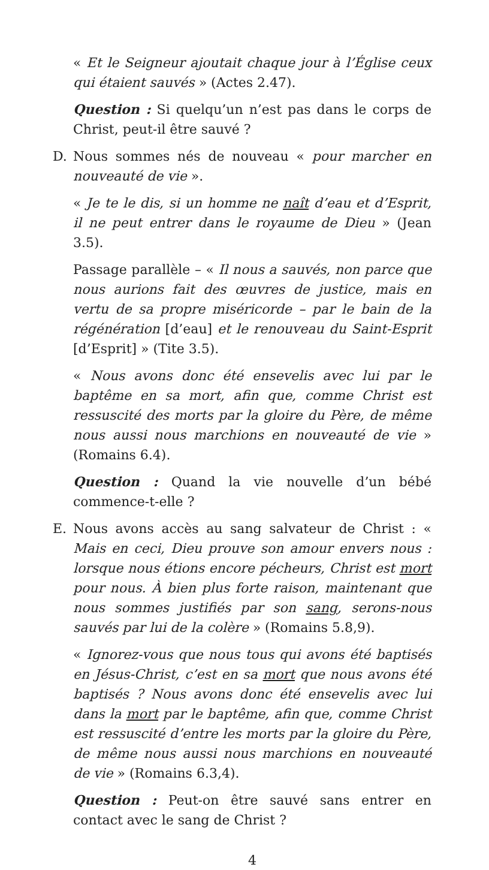« Et le Seigneur ajoutait chaque jour à l’Église ceux qui étaient sauvés » (Actes 2.47).
Question : Si quelqu’un n’est pas dans le corps de Christ, peut-il être sauvé ?
D. Nous sommes nés de nouveau « pour marcher en nouveauté de vie ».
« Je te le dis, si un homme ne naît d’eau et d’Esprit, il ne peut entrer dans le royaume de Dieu » (Jean 3.5).
Passage parallèle – « Il nous a sauvés, non parce que nous aurions fait des œuvres de justice, mais en vertu de sa propre miséricorde – par le bain de la régénération [d’eau] et le renouveau du Saint-Esprit [d’Esprit] » (Tite 3.5).
« Nous avons donc été ensevelis avec lui par le baptême en sa mort, afin que, comme Christ est ressuscité des morts par la gloire du Père, de même nous aussi nous marchions en nouveauté de vie » (Romains 6.4).
Question : Quand la vie nouvelle d’un bébé commence-t-elle ?
E. Nous avons accès au sang salvateur de Christ : « Mais en ceci, Dieu prouve son amour envers nous : lorsque nous étions encore pécheurs, Christ est mort pour nous. À bien plus forte raison, maintenant que nous sommes justifiés par son sang, serons-nous sauvés par lui de la colère » (Romains 5.8,9).
« Ignorez-vous que nous tous qui avons été baptisés en Jésus-Christ, c’est en sa mort que nous avons été baptisés ? Nous avons donc été ensevelis avec lui dans la mort par le baptême, afin que, comme Christ est ressuscité d’entre les morts par la gloire du Père, de même nous aussi nous marchions en nouveauté de vie » (Romains 6.3,4).
Question : Peut-on être sauvé sans entrer en contact avec le sang de Christ ?
4